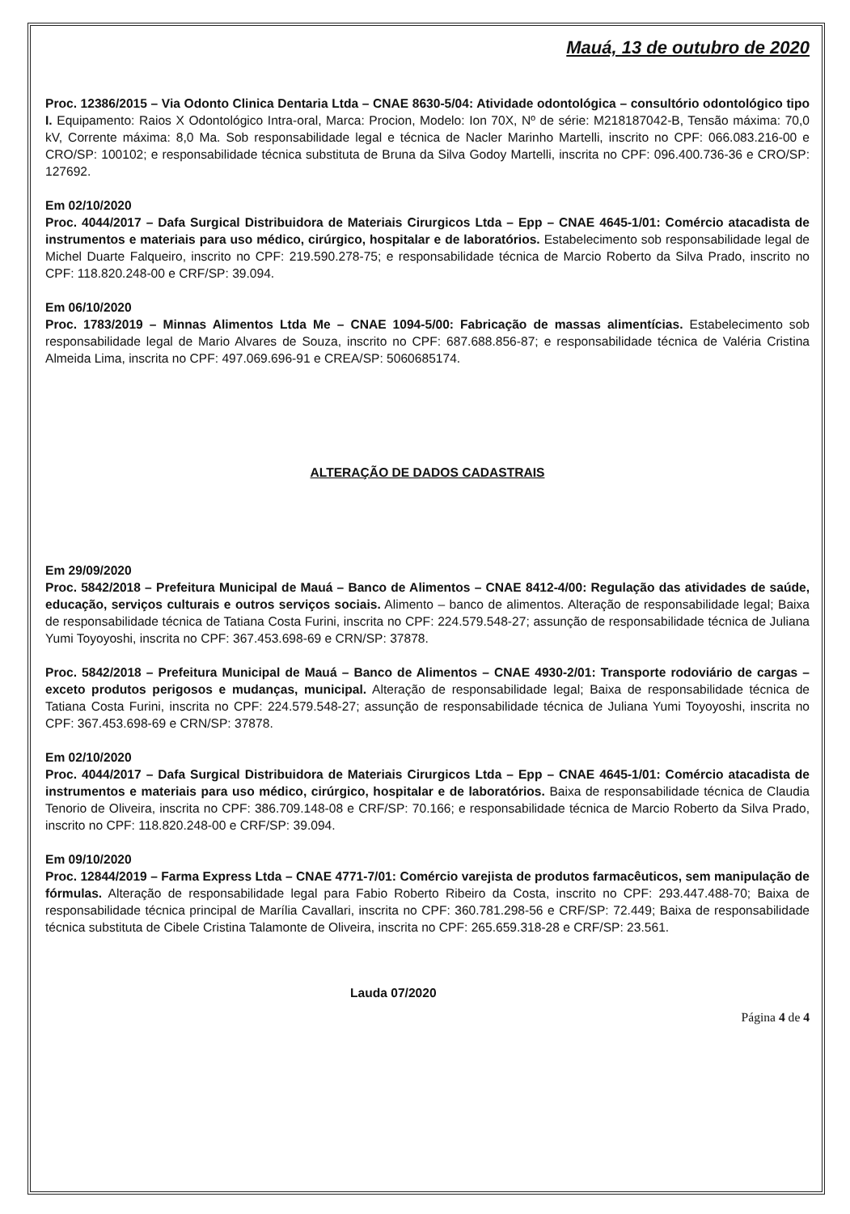Mauá, 13 de outubro de 2020
Proc. 12386/2015 – Via Odonto Clinica Dentaria Ltda – CNAE 8630-5/04: Atividade odontológica – consultório odontológico tipo I. Equipamento: Raios X Odontológico Intra-oral, Marca: Procion, Modelo: Ion 70X, Nº de série: M218187042-B, Tensão máxima: 70,0 kV, Corrente máxima: 8,0 Ma. Sob responsabilidade legal e técnica de Nacler Marinho Martelli, inscrito no CPF: 066.083.216-00 e CRO/SP: 100102; e responsabilidade técnica substituta de Bruna da Silva Godoy Martelli, inscrita no CPF: 096.400.736-36 e CRO/SP: 127692.
Em 02/10/2020
Proc. 4044/2017 – Dafa Surgical Distribuidora de Materiais Cirurgicos Ltda – Epp – CNAE 4645-1/01: Comércio atacadista de instrumentos e materiais para uso médico, cirúrgico, hospitalar e de laboratórios. Estabelecimento sob responsabilidade legal de Michel Duarte Falqueiro, inscrito no CPF: 219.590.278-75; e responsabilidade técnica de Marcio Roberto da Silva Prado, inscrito no CPF: 118.820.248-00 e CRF/SP: 39.094.
Em 06/10/2020
Proc. 1783/2019 – Minnas Alimentos Ltda Me – CNAE 1094-5/00: Fabricação de massas alimentícias. Estabelecimento sob responsabilidade legal de Mario Alvares de Souza, inscrito no CPF: 687.688.856-87; e responsabilidade técnica de Valéria Cristina Almeida Lima, inscrita no CPF: 497.069.696-91 e CREA/SP: 5060685174.
ALTERAÇÃO DE DADOS CADASTRAIS
Em 29/09/2020
Proc. 5842/2018 – Prefeitura Municipal de Mauá – Banco de Alimentos – CNAE 8412-4/00: Regulação das atividades de saúde, educação, serviços culturais e outros serviços sociais. Alimento – banco de alimentos. Alteração de responsabilidade legal; Baixa de responsabilidade técnica de Tatiana Costa Furini, inscrita no CPF: 224.579.548-27; assunção de responsabilidade técnica de Juliana Yumi Toyoyoshi, inscrita no CPF: 367.453.698-69 e CRN/SP: 37878.
Proc. 5842/2018 – Prefeitura Municipal de Mauá – Banco de Alimentos – CNAE 4930-2/01: Transporte rodoviário de cargas – exceto produtos perigosos e mudanças, municipal. Alteração de responsabilidade legal; Baixa de responsabilidade técnica de Tatiana Costa Furini, inscrita no CPF: 224.579.548-27; assunção de responsabilidade técnica de Juliana Yumi Toyoyoshi, inscrita no CPF: 367.453.698-69 e CRN/SP: 37878.
Em 02/10/2020
Proc. 4044/2017 – Dafa Surgical Distribuidora de Materiais Cirurgicos Ltda – Epp – CNAE 4645-1/01: Comércio atacadista de instrumentos e materiais para uso médico, cirúrgico, hospitalar e de laboratórios. Baixa de responsabilidade técnica de Claudia Tenorio de Oliveira, inscrita no CPF: 386.709.148-08 e CRF/SP: 70.166; e responsabilidade técnica de Marcio Roberto da Silva Prado, inscrito no CPF: 118.820.248-00 e CRF/SP: 39.094.
Em 09/10/2020
Proc. 12844/2019 – Farma Express Ltda – CNAE 4771-7/01: Comércio varejista de produtos farmacêuticos, sem manipulação de fórmulas. Alteração de responsabilidade legal para Fabio Roberto Ribeiro da Costa, inscrito no CPF: 293.447.488-70; Baixa de responsabilidade técnica principal de Marília Cavallari, inscrita no CPF: 360.781.298-56 e CRF/SP: 72.449; Baixa de responsabilidade técnica substituta de Cibele Cristina Talamonte de Oliveira, inscrita no CPF: 265.659.318-28 e CRF/SP: 23.561.
Lauda 07/2020
Página 4 de 4